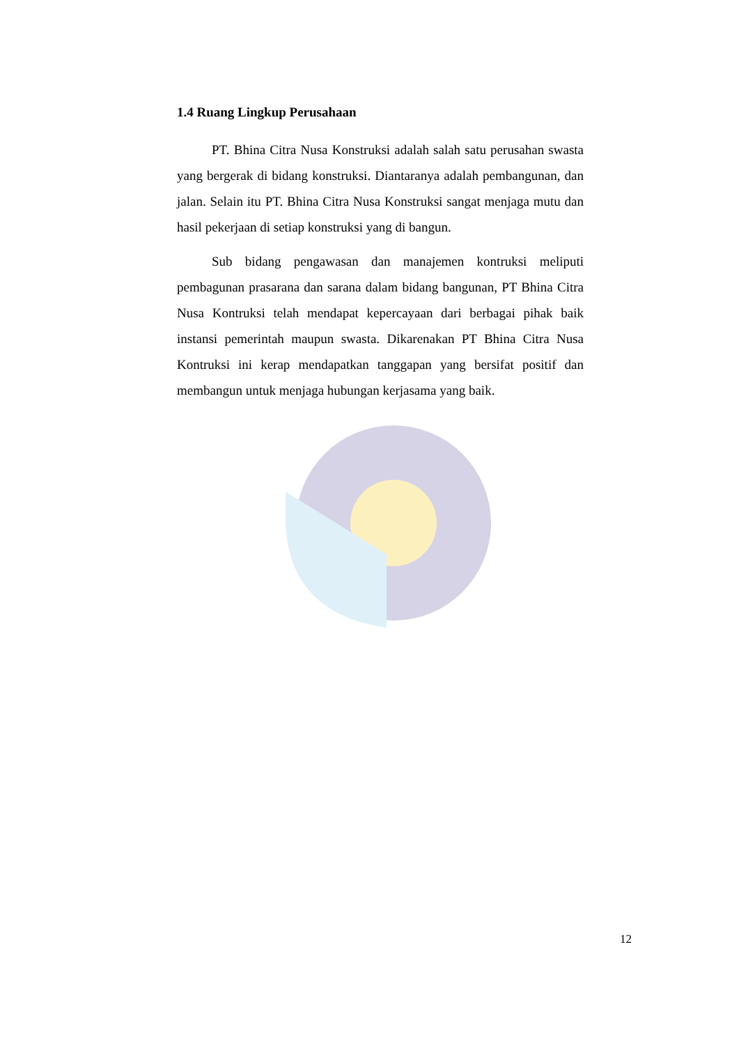1.4 Ruang Lingkup Perusahaan
PT. Bhina Citra Nusa Konstruksi adalah salah satu perusahan swasta yang bergerak di bidang konstruksi. Diantaranya adalah pembangunan, dan jalan. Selain itu PT. Bhina Citra Nusa Konstruksi sangat menjaga mutu dan hasil pekerjaan di setiap konstruksi yang di bangun.
Sub bidang pengawasan dan manajemen kontruksi meliputi pembagunan prasarana dan sarana dalam bidang bangunan, PT Bhina Citra Nusa Kontruksi telah mendapat kepercayaan dari berbagai pihak baik instansi pemerintah maupun swasta. Dikarenakan PT Bhina Citra Nusa Kontruksi ini kerap mendapatkan tanggapan yang bersifat positif dan membangun untuk menjaga hubungan kerjasama yang baik.
12